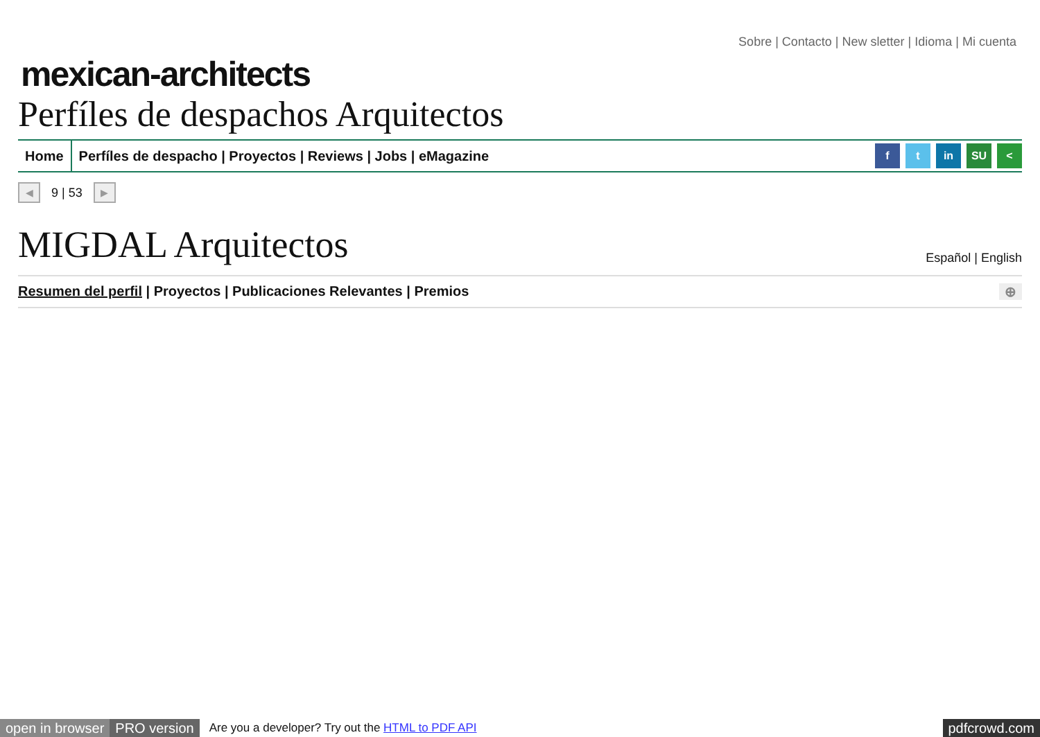Sobre | Contacto | New sletter | Idioma | Mi cuenta
mexican-architects
Perfíles de despachos Arquitectos
Home Perfíles de despacho | Proyectos | Reviews | Jobs | eMagazine
f t in SU <
◀ 9 | 53 ▶
MIGDAL Arquitectos
Español | English
Resumen del perfil | Proyectos | Publicaciones Relevantes | Premios ⊕
open in browser PRO version Are you a developer? Try out the HTML to PDF API pdfcrowd.com